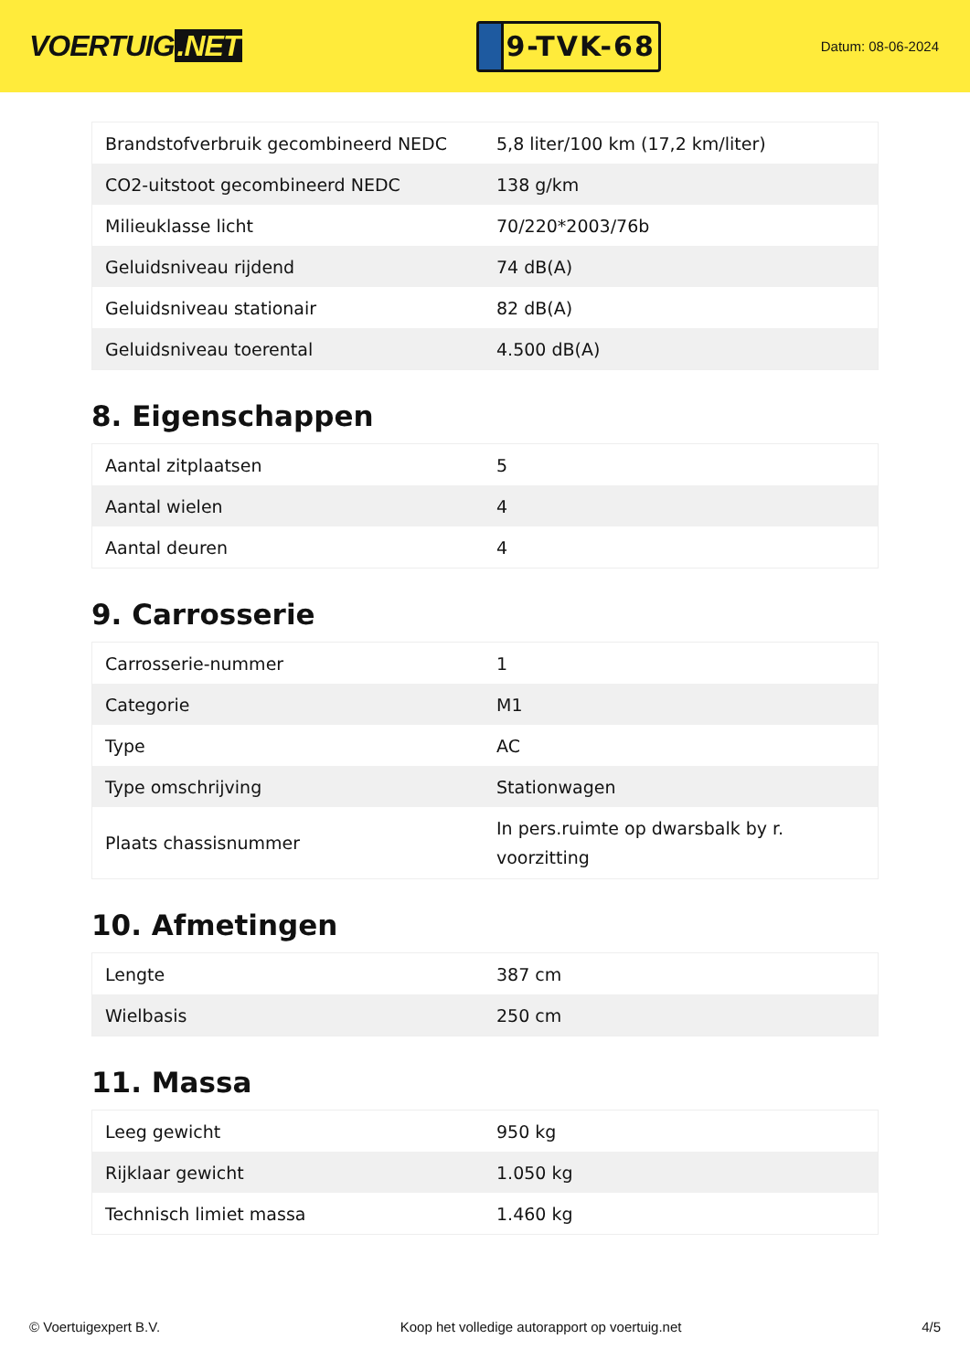VOERTUIG.NET
9-TVK-68
Datum: 08-06-2024
| Brandstofverbruik gecombineerd NEDC | 5,8 liter/100 km (17,2 km/liter) |
| CO2-uitstoot gecombineerd NEDC | 138 g/km |
| Milieuklasse licht | 70/220*2003/76b |
| Geluidsniveau rijdend | 74 dB(A) |
| Geluidsniveau stationair | 82 dB(A) |
| Geluidsniveau toerental | 4.500 dB(A) |
8. Eigenschappen
| Aantal zitplaatsen | 5 |
| Aantal wielen | 4 |
| Aantal deuren | 4 |
9. Carrosserie
| Carrosserie-nummer | 1 |
| Categorie | M1 |
| Type | AC |
| Type omschrijving | Stationwagen |
| Plaats chassisnummer | In pers.ruimte op dwarsbalk by r. voorzitting |
10. Afmetingen
| Lengte | 387 cm |
| Wielbasis | 250 cm |
11. Massa
| Leeg gewicht | 950 kg |
| Rijklaar gewicht | 1.050 kg |
| Technisch limiet massa | 1.460 kg |
© Voertuigexpert B.V. Koop het volledige autorapport op voertuig.net 4/5